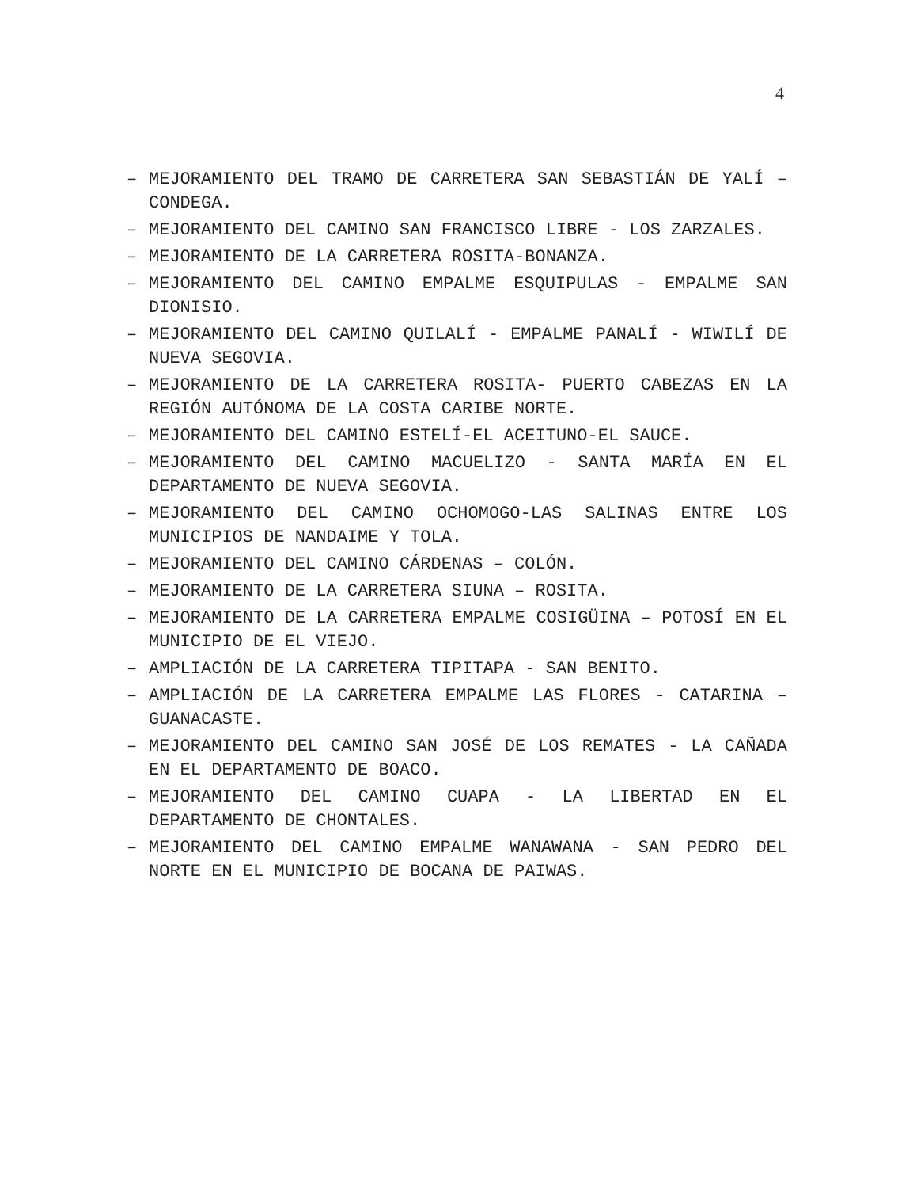4
– MEJORAMIENTO DEL TRAMO DE CARRETERA SAN SEBASTIÁN DE YALÍ – CONDEGA.
– MEJORAMIENTO DEL CAMINO SAN FRANCISCO LIBRE - LOS ZARZALES.
– MEJORAMIENTO DE LA CARRETERA ROSITA-BONANZA.
– MEJORAMIENTO DEL CAMINO EMPALME ESQUIPULAS - EMPALME SAN DIONISIO.
– MEJORAMIENTO DEL CAMINO QUILALÍ - EMPALME PANALÍ - WIWILÍ DE NUEVA SEGOVIA.
– MEJORAMIENTO DE LA CARRETERA ROSITA- PUERTO CABEZAS EN LA REGIÓN AUTÓNOMA DE LA COSTA CARIBE NORTE.
– MEJORAMIENTO DEL CAMINO ESTELÍ-EL ACEITUNO-EL SAUCE.
– MEJORAMIENTO DEL CAMINO MACUELIZO - SANTA MARÍA EN EL DEPARTAMENTO DE NUEVA SEGOVIA.
– MEJORAMIENTO DEL CAMINO OCHOMOGO-LAS SALINAS ENTRE LOS MUNICIPIOS DE NANDAIME Y TOLA.
– MEJORAMIENTO DEL CAMINO CÁRDENAS – COLÓN.
– MEJORAMIENTO DE LA CARRETERA SIUNA – ROSITA.
– MEJORAMIENTO DE LA CARRETERA EMPALME COSIGÜINA – POTOSÍ EN EL MUNICIPIO DE EL VIEJO.
– AMPLIACIÓN DE LA CARRETERA TIPITAPA - SAN BENITO.
– AMPLIACIÓN DE LA CARRETERA EMPALME LAS FLORES - CATARINA – GUANACASTE.
– MEJORAMIENTO DEL CAMINO SAN JOSÉ DE LOS REMATES - LA CAÑADA EN EL DEPARTAMENTO DE BOACO.
– MEJORAMIENTO DEL CAMINO CUAPA - LA LIBERTAD EN EL DEPARTAMENTO DE CHONTALES.
– MEJORAMIENTO DEL CAMINO EMPALME WANAWANA - SAN PEDRO DEL NORTE EN EL MUNICIPIO DE BOCANA DE PAIWAS.